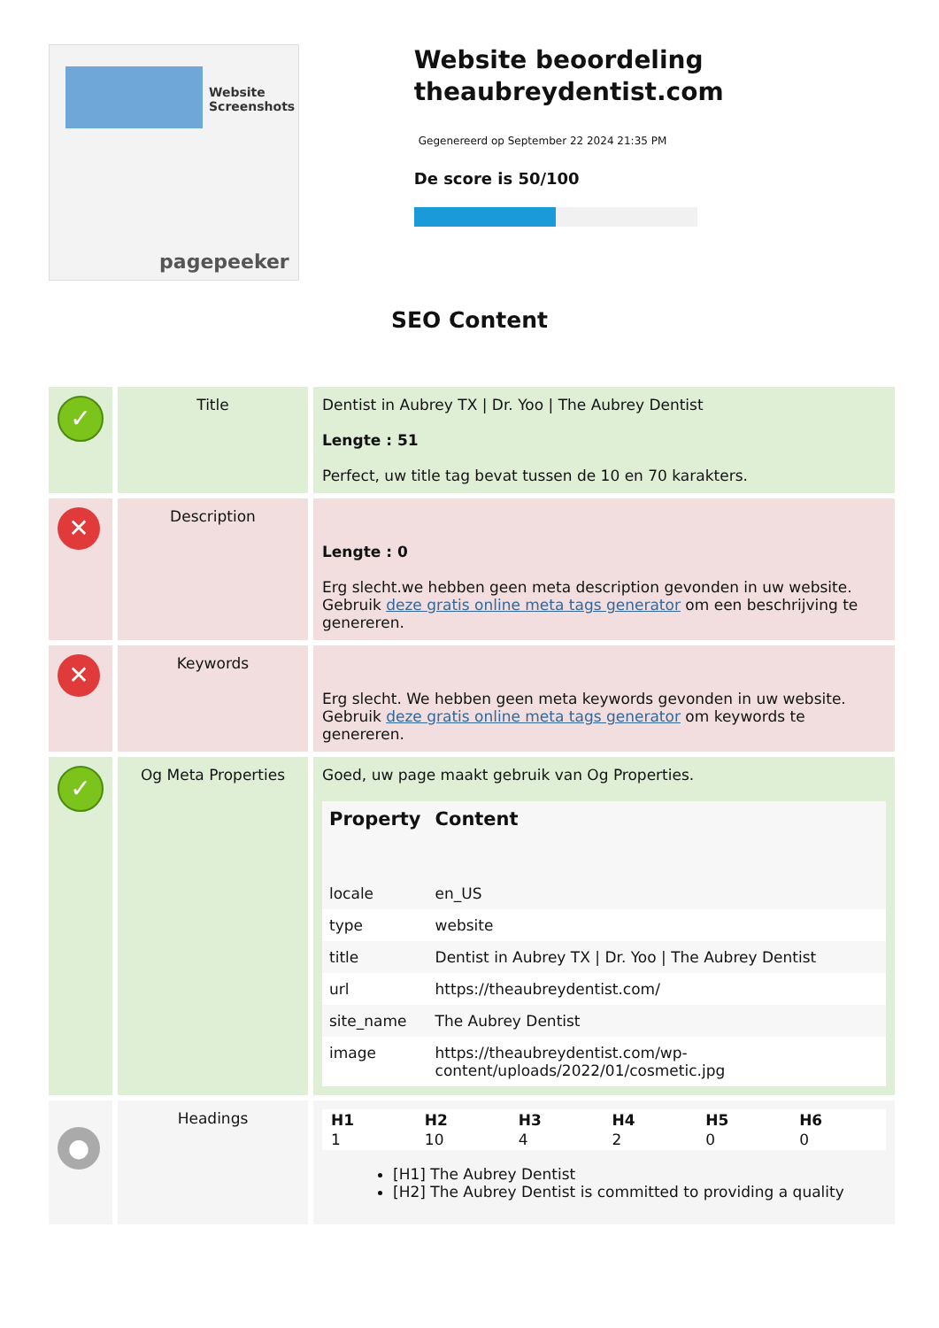Website Screenshots
pagepeeker
Website beoordeling theaubreydentist.com
Gegenereerd op September 22 2024 21:35 PM
De score is 50/100
SEO Content
| ✓ | Title | Dentist in Aubrey TX / Dr. Yoo / The Aubrey Dentist Lengte : 51 Perfect, uw title tag bevat tussen de 10 en 70 karakters. |
| ✕ | Description | Lengte : 0 Erg slecht.we hebben geen meta description gevonden in uw website. Gebruik deze gratis online meta tags generator om een beschrijving te genereren. |
| ✕ | Keywords | Erg slecht. We hebben geen meta keywords gevonden in uw website. Gebruik deze gratis online meta tags generator om keywords te genereren. |
| ✓ | Og Meta Properties | Goed, uw page maakt gebruik van Og Properties. / Property / Content / / --- / --- / / locale / en_US / / type / website / / title / Dentist in Aubrey TX / Dr. Yoo / The Aubrey Dentist / / url / https://theaubreydentist.com/ / / site_name / The Aubrey Dentist / / image / https://theaubreydentist.com/wp-content/uploads/2022/01/cosmetic.jpg / |
| ● | Headings | / H1 / H2 / H3 / H4 / H5 / H6 / / --- / --- / --- / --- / --- / --- / / 1 / 10 / 4 / 2 / 0 / 0 / [H1] The Aubrey Dentist [H2] The Aubrey Dentist is committed to providing a quality |